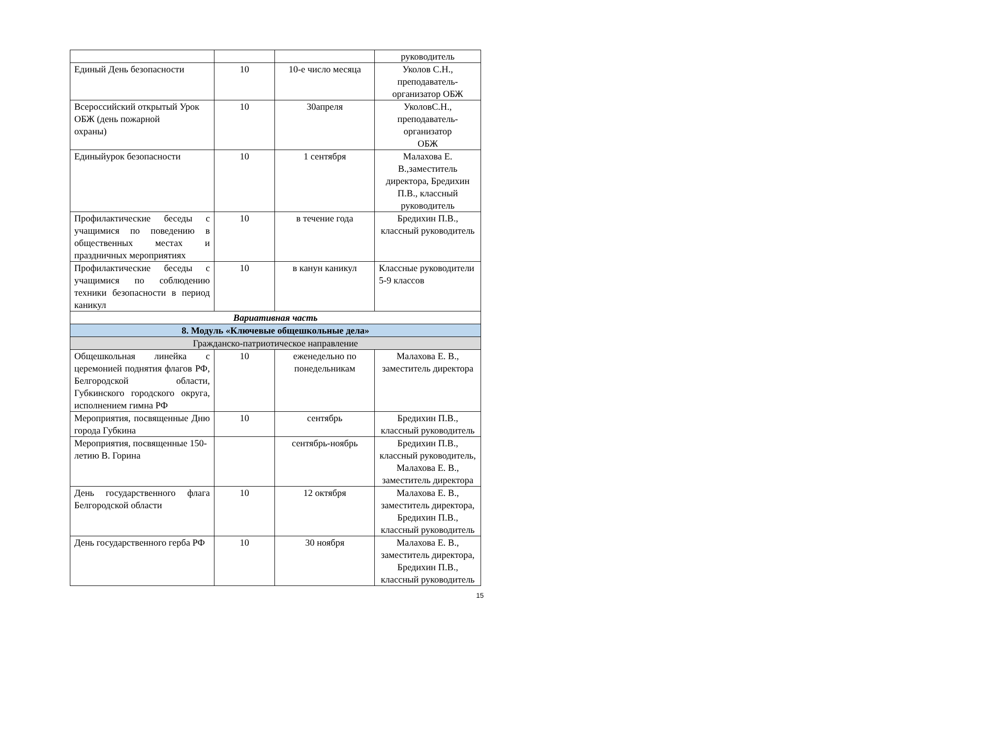| | | | руководитель |
| Единый День безопасности | 10 | 10-е число месяца | Уколов С.Н., преподаватель-организатор ОБЖ |
| Всероссийский открытый Урок ОБЖ (день пожарной охраны) | 10 | 30апреля | УколовС.Н., преподаватель-организатор ОБЖ |
| Единыйурок безопасности | 10 | 1 сентября | Малахова Е. В.,заместитель директора, Бредихин П.В., классный руководитель |
| Профилактические беседы с учащимися по поведению в общественных местах и праздничных мероприятиях | 10 | в течение года | Бредихин П.В., классный руководитель |
| Профилактические беседы с учащимися по соблюдению техники безопасности в период каникул | 10 | в канун каникул | Классные руководители 5-9 классов |
| Вариативная часть | | | |
| 8. Модуль «Ключевые общешкольные дела» | | | |
| Гражданско-патриотическое направление | | | |
| Общешкольная линейка с церемонией поднятия флагов РФ, Белгородской области, Губкинского городского округа, исполнением гимна РФ | 10 | еженедельно по понедельникам | Малахова Е. В., заместитель директора |
| Мероприятия, посвященные Дню города Губкина | 10 | сентябрь | Бредихин П.В., классный руководитель |
| Мероприятия, посвященные 150-летию В. Горина | | сентябрь-ноябрь | Бредихин П.В., классный руководитель, Малахова Е. В., заместитель директора |
| День государственного флага Белгородской области | 10 | 12 октября | Малахова Е. В., заместитель директора, Бредихин П.В., классный руководитель |
| День государственного герба РФ | 10 | 30 ноября | Малахова Е. В., заместитель директора, Бредихин П.В., классный руководитель |
15